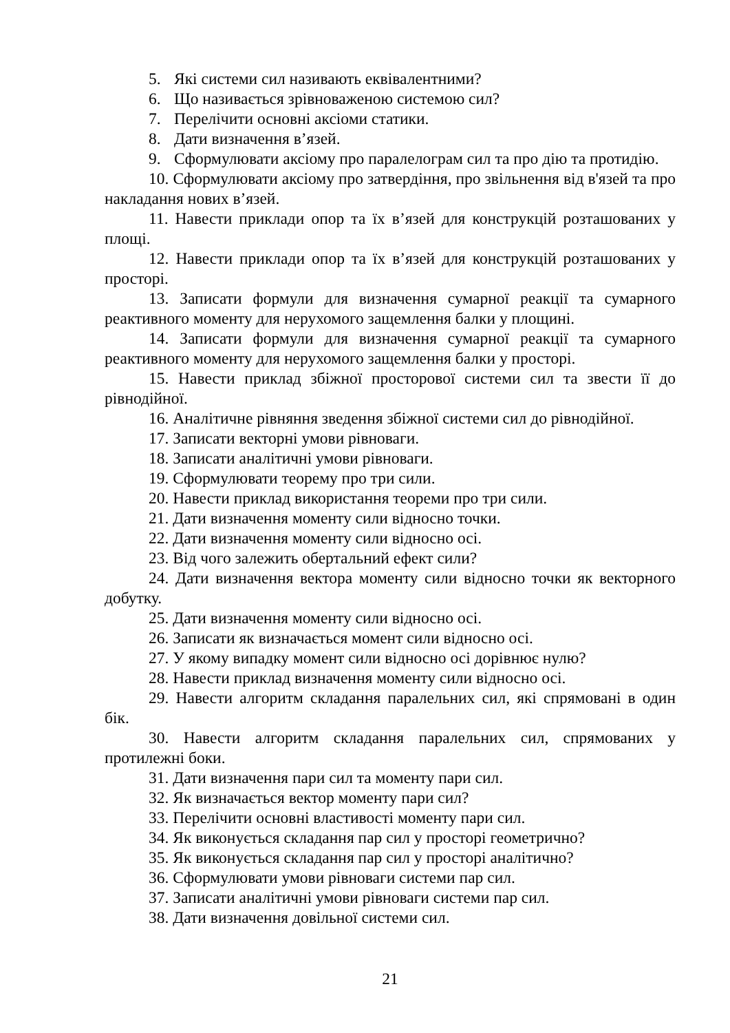5. Які системи сил називають еквівалентними?
6. Що називається зрівноваженою системою сил?
7. Перелічити основні аксіоми статики.
8. Дати визначення в’язей.
9. Сформулювати аксіому про паралелограм сил та про дію та протидію.
10. Сформулювати аксіому про затвердіння, про звільнення від в'язей та про накладання нових в’язей.
11. Навести приклади опор та їх в’язей для конструкцій розташованих у площі.
12. Навести приклади опор та їх в’язей для конструкцій розташованих у просторі.
13. Записати формули для визначення сумарної реакції та сумарного реактивного моменту для нерухомого защемлення балки у площині.
14. Записати формули для визначення сумарної реакції та сумарного реактивного моменту для нерухомого защемлення балки у просторі.
15. Навести приклад збіжної просторової системи сил та звести її до рівнодійної.
16. Аналітичне рівняння зведення збіжної системи сил до рівнодійної.
17. Записати векторні умови рівноваги.
18. Записати аналітичні умови рівноваги.
19. Сформулювати теорему про три сили.
20. Навести приклад використання теореми про три сили.
21. Дати визначення моменту сили відносно точки.
22. Дати визначення моменту сили відносно осі.
23. Від чого залежить обертальний ефект сили?
24. Дати визначення вектора моменту сили відносно точки як векторного добутку.
25. Дати визначення моменту сили відносно осі.
26. Записати як визначається момент сили відносно осі.
27. У якому випадку момент сили відносно осі дорівнює нулю?
28. Навести приклад визначення моменту сили відносно осі.
29. Навести алгоритм складання паралельних сил, які спрямовані в один бік.
30. Навести алгоритм складання паралельних сил, спрямованих у протилежні боки.
31. Дати визначення пари сил та моменту пари сил.
32. Як визначається вектор моменту пари сил?
33. Перелічити основні властивості моменту пари сил.
34. Як виконується складання пар сил у просторі геометрично?
35. Як виконується складання пар сил у просторі аналітично?
36. Сформулювати умови рівноваги системи пар сил.
37. Записати аналітичні умови рівноваги системи пар сил.
38. Дати визначення довільної системи сил.
21